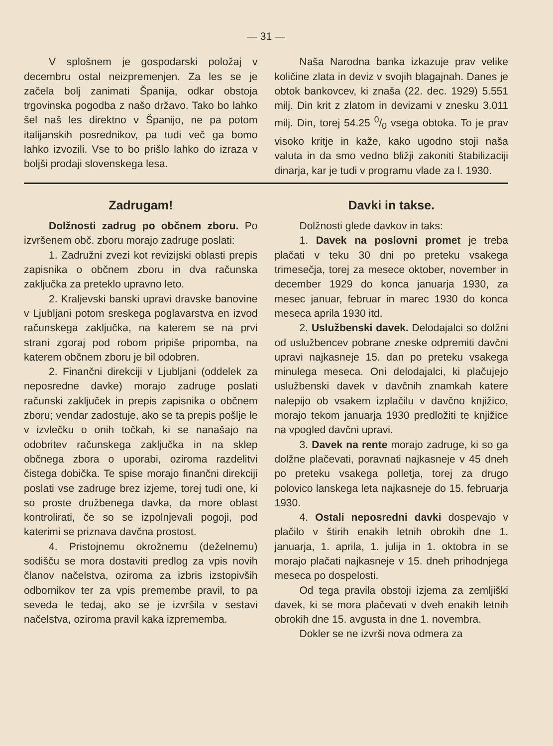— 31 —
V splošnem je gospodarski položaj v decembru ostal neizpremenjen. Za les se je začela bolj zanimati Španija, odkar obstoja trgovinska pogodba z našo državo. Tako bo lahko šel naš les direktno v Španijo, ne pa potom italijanskih posrednikov, pa tudi več ga bomo lahko izvozili. Vse to bo prišlo lahko do izraza v boljši prodaji slovenskega lesa.
Naša Narodna banka izkazuje prav velike količine zlata in deviz v svojih blagajnah. Danes je obtok bankovcev, ki znaša (22. dec. 1929) 5.551 milj. Din krit z zlatom in devizami v znesku 3.011 milj. Din, torej 54.25 0/0 vsega obtoka. To je prav visoko kritje in kaže, kako ugodno stoji naša valuta in da smo vedno bližji zakoniti štabilizaciji dinarja, kar je tudi v programu vlade za l. 1930.
Zadrugam!
Dolžnosti zadrug po občnem zboru. Po izvršenem obč. zboru morajo zadruge poslati:
1. Zadružni zvezi kot revizijski oblasti prepis zapisnika o občnem zboru in dva računska zaključka za preteklo upravno leto.
2. Kraljevski banski upravi dravske banovine v Ljubljani potom sreskega poglavarstva en izvod računskega zaključka, na katerem se na prvi strani zgoraj pod robom pripiše pripomba, na katerem občnem zboru je bil odobren.
2. Finančni direkciji v Ljubljani (oddelek za neposredne davke) morajo zadruge poslati računski zaključek in prepis zapisnika o občnem zboru; vendar zadostuje, ako se ta prepis pošlje le v izvlečku o onih točkah, ki se nanašajo na odobritev računskega zaključka in na sklep občnega zbora o uporabi, oziroma razdelitvi čistega dobička. Te spise morajo finančni direkciji poslati vse zadruge brez izjeme, torej tudi one, ki so proste družbenega davka, da more oblast kontrolirati, če so se izpolnjevali pogoji, pod katerimi se priznava davčna prostost.
4. Pristojnemu okrožnemu (deželnemu) sodišču se mora dostaviti predlog za vpis novih članov načelstva, oziroma za izbris izstopivših odbornikov ter za vpis premembe pravil, to pa seveda le tedaj, ako se je izvršila v sestavi načelstva, oziroma pravil kaka izprememba.
Davki in takse.
Dolžnosti glede davkov in taks:
1. Davek na poslovni promet je treba plačati v teku 30 dni po preteku vsakega trimesečja, torej za mesece oktober, november in december 1929 do konca januarja 1930, za mesec januar, februar in marec 1930 do konca meseca aprila 1930 itd.
2. Uslužbenski davek. Delodajalci so dolžni od uslužbencev pobrane zneske odpremiti davčni upravi najkasneje 15. dan po preteku vsakega minulega meseca. Oni delodajalci, ki plačujejo uslužbenski davek v davčnih znamkah katere nalepijo ob vsakem izplačilu v davčno knjižico, morajo tekom januarja 1930 predložiti te knjižice na vpogled davčni upravi.
3. Davek na rente morajo zadruge, ki so ga dolžne plačevati, poravnati najkasneje v 45 dneh po preteku vsakega polletja, torej za drugo polovico lanskega leta najkasneje do 15. februarja 1930.
4. Ostali neposredni davki dospevajo v plačilo v štirih enakih letnih obrokih dne 1. januarja, 1. aprila, 1. julija in 1. oktobra in se morajo plačati najkasneje v 15. dneh prihodnjega meseca po dospelosti.
Od tega pravila obstoji izjema za zemljiški davek, ki se mora plačevati v dveh enakih letnih obrokih dne 15. avgusta in dne 1. novembra.
Dokler se ne izvrši nova odmera za